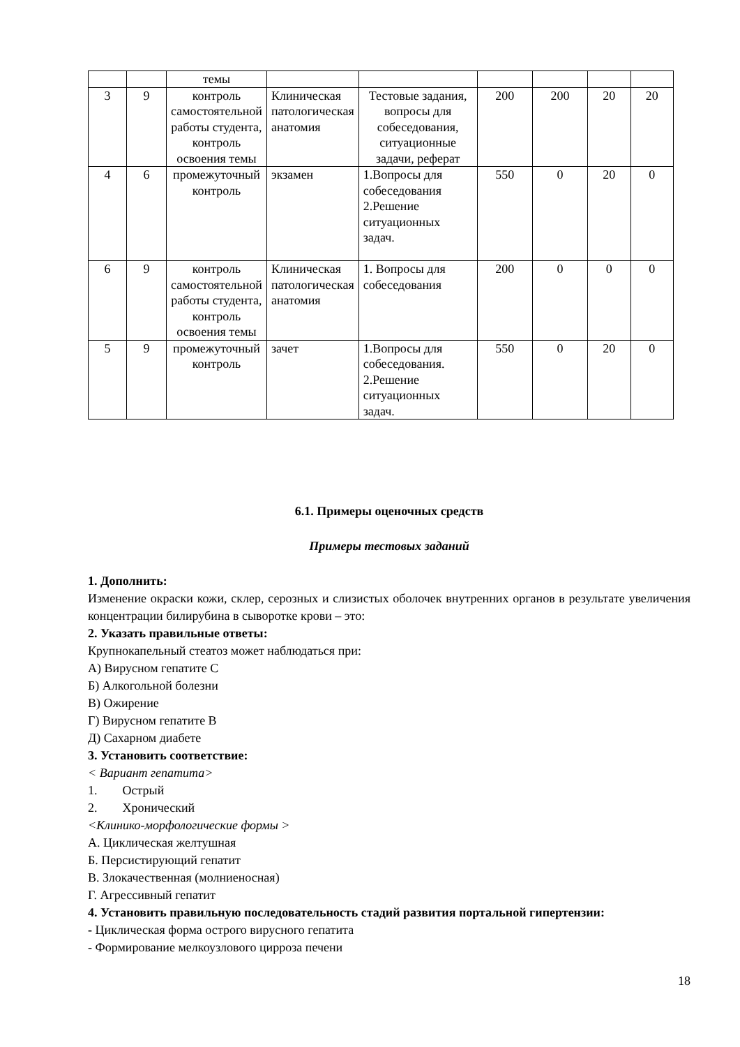| | | темы | | | | | | |
| 3 | 9 | контроль самостоятельной работы студента, контроль освоения темы | Клиническая патологическая анатомия | Тестовые задания, вопросы для собеседования, ситуационные задачи, реферат | 200 | 200 | 20 | 20 |
| 4 | 6 | промежуточный контроль | экзамен | 1.Вопросы для собеседования 2.Решение ситуационных задач. | 550 | 0 | 20 | 0 |
| 6 | 9 | контроль самостоятельной работы студента, контроль освоения темы | Клиническая патологическая анатомия | 1. Вопросы для собеседования | 200 | 0 | 0 | 0 |
| 5 | 9 | промежуточный контроль | зачет | 1.Вопросы для собеседования. 2.Решение ситуационных задач. | 550 | 0 | 20 | 0 |
6.1. Примеры оценочных средств
Примеры тестовых заданий
1. Дополнить:
Изменение окраски кожи, склер, серозных и слизистых оболочек внутренних органов в результате увеличения концентрации билирубина в сыворотке крови – это:
2. Указать правильные ответы:
Крупнокапельный стеатоз может наблюдаться при:
А) Вирусном гепатите С
Б) Алкогольной болезни
В) Ожирение
Г) Вирусном гепатите В
Д) Сахарном диабете
3. Установить соответствие:
< Вариант гепатита>
1. Острый
2. Хронический
<Клинико-морфологические формы >
А. Циклическая желтушная
Б. Персистирующий гепатит
В. Злокачественная (молниеносная)
Г. Агрессивный гепатит
4. Установить правильную последовательность стадий развития портальной гипертензии:
- Циклическая форма острого вирусного гепатита
- Формирование мелкоузлового цирроза печени
18